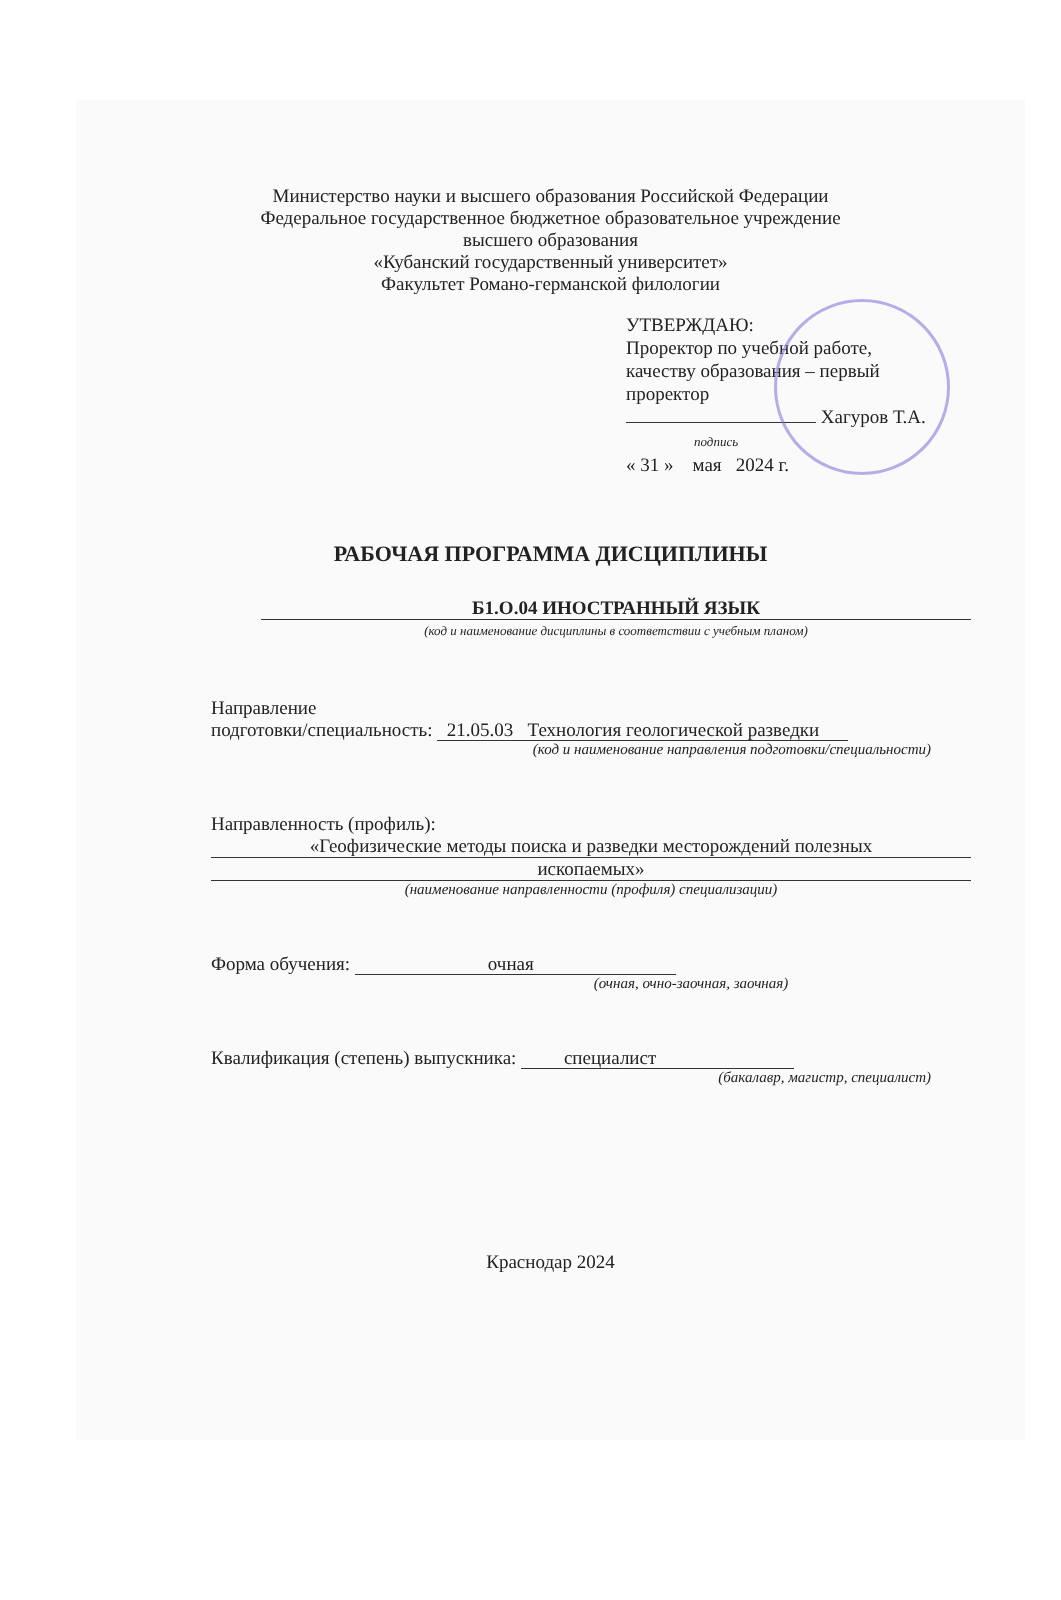Министерство науки и высшего образования Российской Федерации
Федеральное государственное бюджетное образовательное учреждение
высшего образования
«Кубанский государственный университет»
Факультет Романо-германской филологии
УТВЕРЖДАЮ:
Проректор по учебной работе,
качеству образования – первый
проректор
Хагуров Т.А.
подпись
« 31 » мая 2024 г.
РАБОЧАЯ ПРОГРАММА ДИСЦИПЛИНЫ
Б1.О.04 ИНОСТРАННЫЙ ЯЗЫК
(код и наименование дисциплины в соответствии с учебным планом)
Направление
подготовки/специальность: 21.05.03 Технология геологической разведки
(код и наименование направления подготовки/специальности)
Направленность (профиль):
«Геофизические методы поиска и разведки месторождений полезных
ископаемых»
(наименование направленности (профиля) специализации)
Форма обучения: очная
(очная, очно-заочная, заочная)
Квалификация (степень) выпускника: специалист
(бакалавр, магистр, специалист)
Краснодар 2024